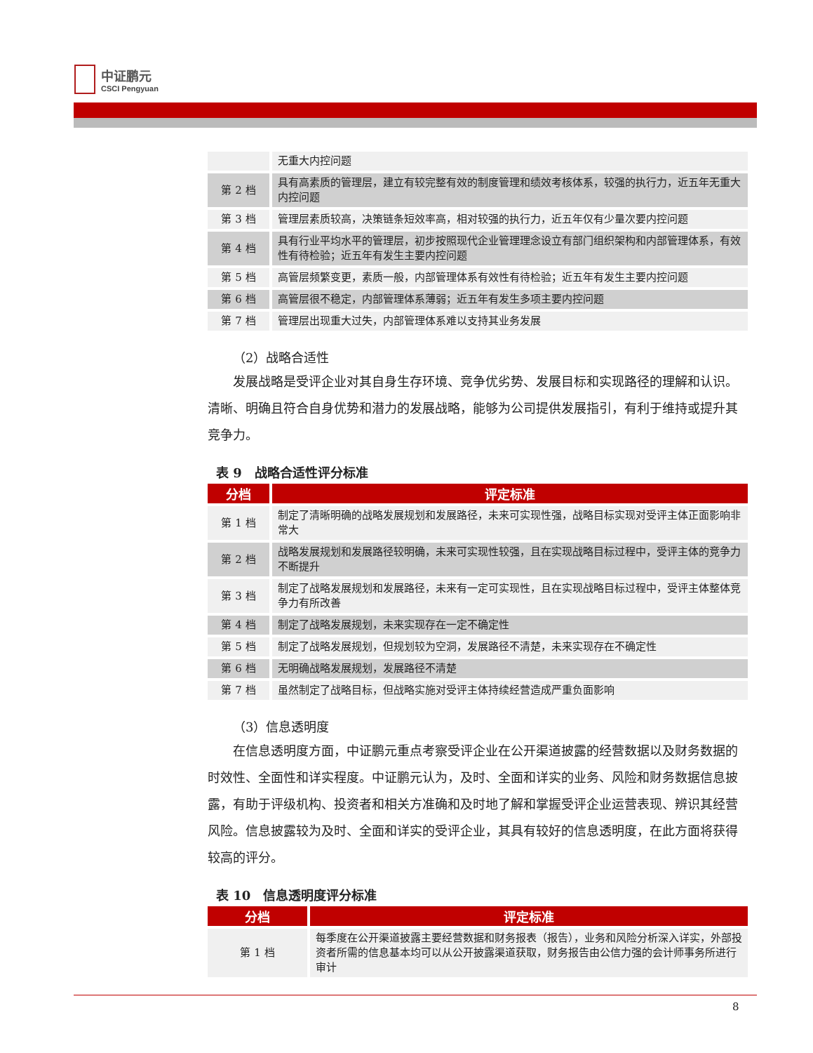中证鹏元
CSCI Pengyuan
| | 无重大内控问题 |
| 第 2 档 | 具有高素质的管理层，建立有较完整有效的制度管理和绩效考核体系，较强的执行力，近五年无重大内控问题 |
| 第 3 档 | 管理层素质较高，决策链条短效率高，相对较强的执行力，近五年仅有少量次要内控问题 |
| 第 4 档 | 具有行业平均水平的管理层，初步按照现代企业管理理念设立有部门组织架构和内部管理体系，有效性有待检验；近五年有发生主要内控问题 |
| 第 5 档 | 高管层频繁变更，素质一般，内部管理体系有效性有待检验；近五年有发生主要内控问题 |
| 第 6 档 | 高管层很不稳定，内部管理体系薄弱；近五年有发生多项主要内控问题 |
| 第 7 档 | 管理层出现重大过失，内部管理体系难以支持其业务发展 |
（2）战略合适性
发展战略是受评企业对其自身生存环境、竞争优劣势、发展目标和实现路径的理解和认识。清晰、明确且符合自身优势和潜力的发展战略，能够为公司提供发展指引，有利于维持或提升其竞争力。
表 9　战略合适性评分标准
| 分档 | 评定标准 |
| --- | --- |
| 第 1 档 | 制定了清晰明确的战略发展规划和发展路径，未来可实现性强，战略目标实现对受评主体正面影响非常大 |
| 第 2 档 | 战略发展规划和发展路径较明确，未来可实现性较强，且在实现战略目标过程中，受评主体的竞争力不断提升 |
| 第 3 档 | 制定了战略发展规划和发展路径，未来有一定可实现性，且在实现战略目标过程中，受评主体整体竞争力有所改善 |
| 第 4 档 | 制定了战略发展规划，未来实现存在一定不确定性 |
| 第 5 档 | 制定了战略发展规划，但规划较为空洞，发展路径不清楚，未来实现存在不确定性 |
| 第 6 档 | 无明确战略发展规划，发展路径不清楚 |
| 第 7 档 | 虽然制定了战略目标，但战略实施对受评主体持续经营造成严重负面影响 |
（3）信息透明度
在信息透明度方面，中证鹏元重点考察受评企业在公开渠道披露的经营数据以及财务数据的时效性、全面性和详实程度。中证鹏元认为，及时、全面和详实的业务、风险和财务数据信息披露，有助于评级机构、投资者和相关方准确和及时地了解和掌握受评企业运营表现、辨识其经营风险。信息披露较为及时、全面和详实的受评企业，其具有较好的信息透明度，在此方面将获得较高的评分。
表 10　信息透明度评分标准
| 分档 | 评定标准 |
| --- | --- |
| 第 1 档 | 每季度在公开渠道披露主要经营数据和财务报表（报告），业务和风险分析深入详实，外部投资者所需的信息基本均可以从公开披露渠道获取，财务报告由公信力强的会计师事务所进行审计 |
8